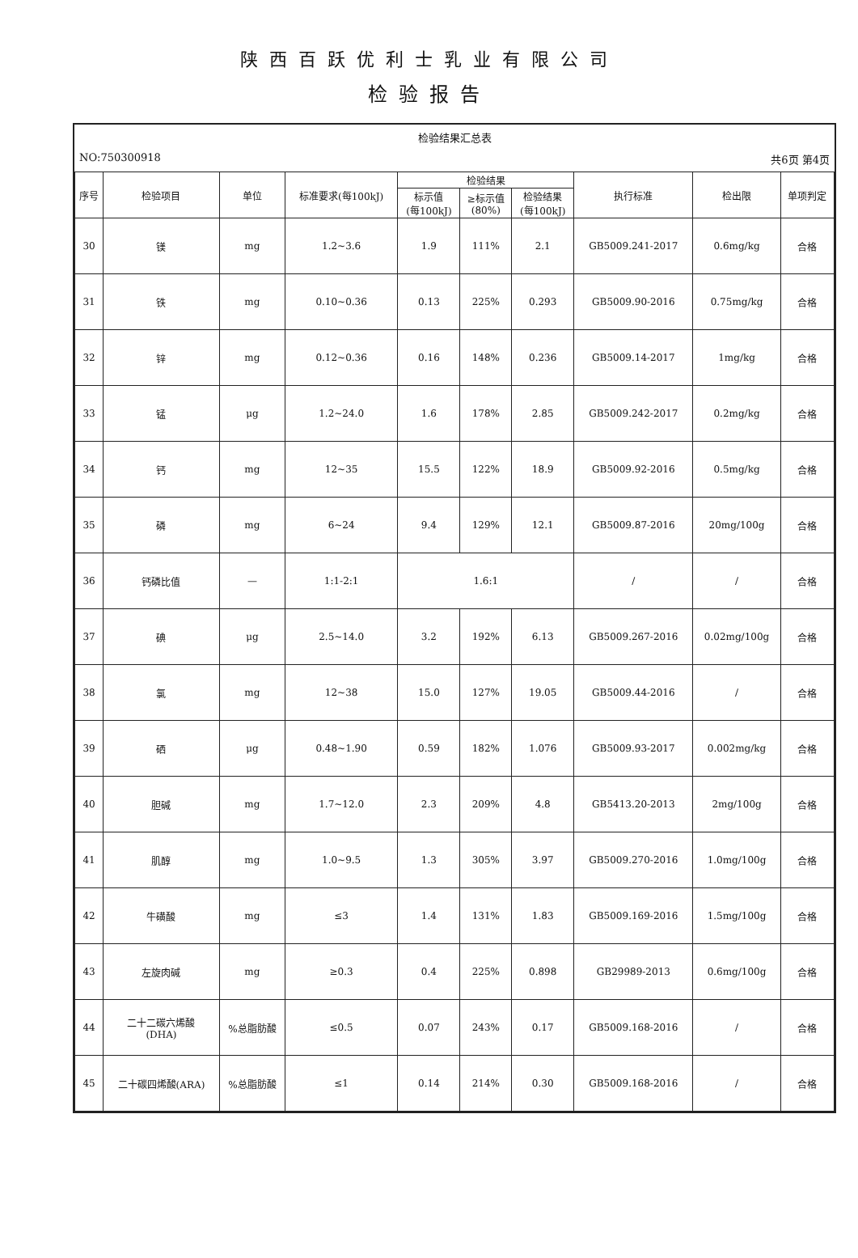陕西百跃优利士乳业有限公司
检验报告
检验结果汇总表
NO:750300918 共6页 第4页
| 序号 | 检验项目 | 单位 | 标准要求(每100kJ) | 检验结果 | | | 执行标准 | 检出限 | 单项判定 |
| --- | --- | --- | --- | --- | --- | --- | --- | --- | --- |
| | | | | 标示值 (每100kJ) | ≥标示值 (80%) | 检验结果 (每100kJ) | | | |
| 30 | 镁 | mg | 1.2~3.6 | 1.9 | 111% | 2.1 | GB5009.241-2017 | 0.6mg/kg | 合格 |
| 31 | 铁 | mg | 0.10~0.36 | 0.13 | 225% | 0.293 | GB5009.90-2016 | 0.75mg/kg | 合格 |
| 32 | 锌 | mg | 0.12~0.36 | 0.16 | 148% | 0.236 | GB5009.14-2017 | 1mg/kg | 合格 |
| 33 | 锰 | μg | 1.2~24.0 | 1.6 | 178% | 2.85 | GB5009.242-2017 | 0.2mg/kg | 合格 |
| 34 | 钙 | mg | 12~35 | 15.5 | 122% | 18.9 | GB5009.92-2016 | 0.5mg/kg | 合格 |
| 35 | 磷 | mg | 6~24 | 9.4 | 129% | 12.1 | GB5009.87-2016 | 20mg/100g | 合格 |
| 36 | 钙磷比值 | — | 1:1-2:1 | 1.6:1 | | | / | / | 合格 |
| 37 | 碘 | μg | 2.5~14.0 | 3.2 | 192% | 6.13 | GB5009.267-2016 | 0.02mg/100g | 合格 |
| 38 | 氯 | mg | 12~38 | 15.0 | 127% | 19.05 | GB5009.44-2016 | / | 合格 |
| 39 | 硒 | μg | 0.48~1.90 | 0.59 | 182% | 1.076 | GB5009.93-2017 | 0.002mg/kg | 合格 |
| 40 | 胆碱 | mg | 1.7~12.0 | 2.3 | 209% | 4.8 | GB5413.20-2013 | 2mg/100g | 合格 |
| 41 | 肌醇 | mg | 1.0~9.5 | 1.3 | 305% | 3.97 | GB5009.270-2016 | 1.0mg/100g | 合格 |
| 42 | 牛磺酸 | mg | ≤3 | 1.4 | 131% | 1.83 | GB5009.169-2016 | 1.5mg/100g | 合格 |
| 43 | 左旋肉碱 | mg | ≥0.3 | 0.4 | 225% | 0.898 | GB29989-2013 | 0.6mg/100g | 合格 |
| 44 | 二十二碳六烯酸 (DHA) | %总脂肪酸 | ≤0.5 | 0.07 | 243% | 0.17 | GB5009.168-2016 | / | 合格 |
| 45 | 二十碳四烯酸(ARA) | %总脂肪酸 | ≤1 | 0.14 | 214% | 0.30 | GB5009.168-2016 | / | 合格 |